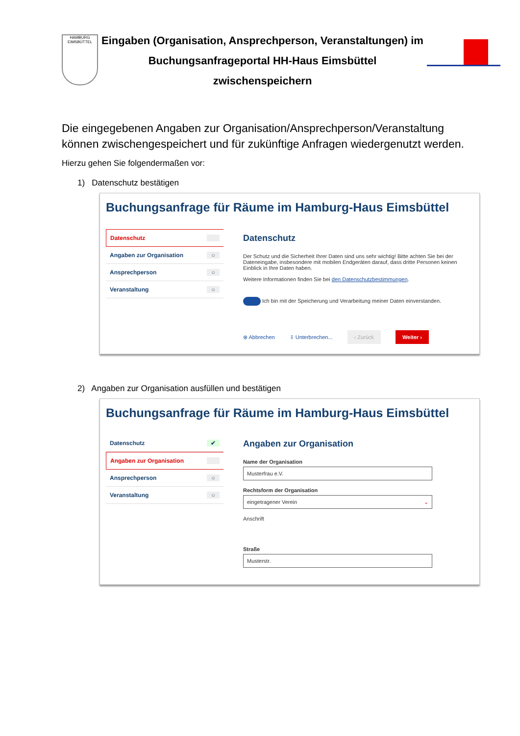HAMBURG EIMSBÜTTEL
Eingaben (Organisation, Ansprechperson, Veranstaltungen) im
Buchungsanfrageportal HH-Haus Eimsbüttel
zwischenspeichern
Die eingegebenen Angaben zur Organisation/Ansprechperson/Veranstaltung können zwischengespeichert und für zukünftige Anfragen wiedergenutzt werden.
Hierzu gehen Sie folgendermaßen vor:
1) Datenschutz bestätigen
Buchungsanfrage für Räume im Hamburg-Haus Eimsbüttel
Datenschutz
Angaben zur Organisation ○
Ansprechperson ○
Veranstaltung ○
Datenschutz
Der Schutz und die Sicherheit Ihrer Daten sind uns sehr wichtig! Bitte achten Sie bei der Dateneingabe, insbesondere mit mobilen Endgeräten darauf, dass dritte Personen keinen Einblick in Ihre Daten haben.
Weitere Informationen finden Sie bei den Datenschutzbestimmungen.
Ich bin mit der Speicherung und Verarbeitung meiner Daten einverstanden.
⊗ Abbrechen ⇩ Unterbrechen... ‹ Zurück Weiter ›
2) Angaben zur Organisation ausfüllen und bestätigen
Buchungsanfrage für Räume im Hamburg-Haus Eimsbüttel
Datenschutz ✔
Angaben zur Organisation
Ansprechperson ○
Veranstaltung ○
Angaben zur Organisation
Name der Organisation
Musterfrau e.V.
Rechtsform der Organisation
eingetragener Verein ⌄
Anschrift
Straße
Musterstr.